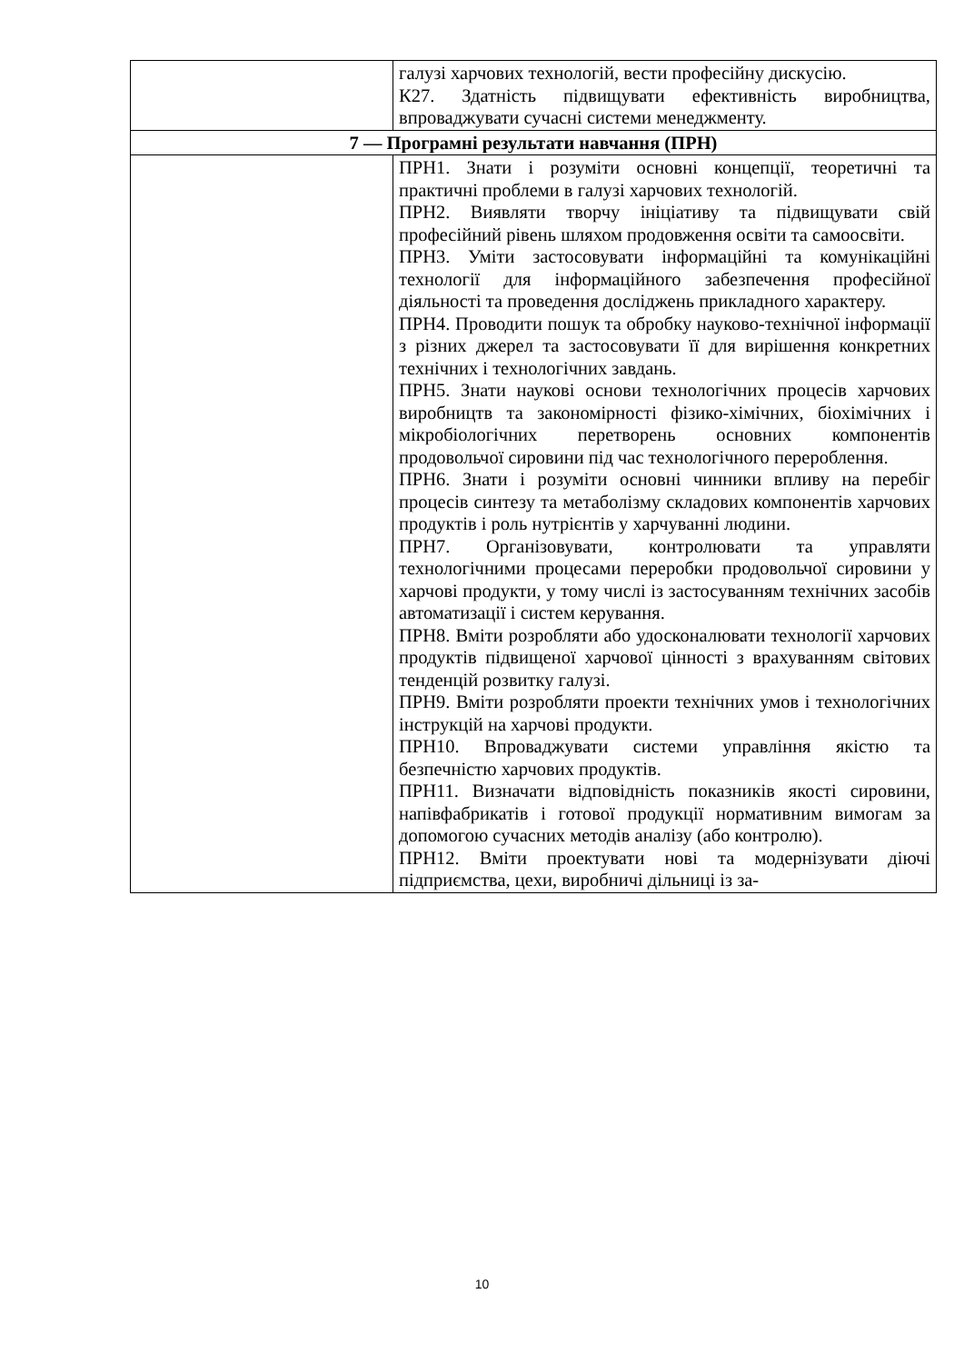| | галузі харчових технологій, вести професійну дискусію. К27. Здатність підвищувати ефективність виробництва, впроваджувати сучасні системи менеджменту. |
| 7 — Програмні результати навчання (ПРН) | |
| | ПРН1. Знати і розуміти основні концепції, теоретичні та практичні проблеми в галузі харчових технологій. ПРН2. Виявляти творчу ініціативу та підвищувати свій професійний рівень шляхом продовження освіти та самоосвіти. ПРН3. Уміти застосовувати інформаційні та комунікаційні технології для інформаційного забезпечення професійної діяльності та проведення досліджень прикладного характеру. ПРН4. Проводити пошук та обробку науково-технічної інформації з різних джерел та застосовувати її для вирішення конкретних технічних і технологічних завдань. ПРН5. Знати наукові основи технологічних процесів харчових виробництв та закономірності фізико-хімічних, біохімічних і мікробіологічних перетворень основних компонентів продовольчої сировини під час технологічного перероблення. ПРН6. Знати і розуміти основні чинники впливу на перебіг процесів синтезу та метаболізму складових компонентів харчових продуктів і роль нутрієнтів у харчуванні людини. ПРН7. Організовувати, контролювати та управляти технологічними процесами переробки продовольчої сировини у харчові продукти, у тому числі із застосуванням технічних засобів автоматизації і систем керування. ПРН8. Вміти розробляти або удосконалювати технології харчових продуктів підвищеної харчової цінності з врахуванням світових тенденцій розвитку галузі. ПРН9. Вміти розробляти проекти технічних умов і технологічних інструкцій на харчові продукти. ПРН10. Впроваджувати системи управління якістю та безпечністю харчових продуктів. ПРН11. Визначати відповідність показників якості сировини, напівфабрикатів і готової продукції нормативним вимогам за допомогою сучасних методів аналізу (або контролю). ПРН12. Вміти проектувати нові та модернізувати діючі підприємства, цехи, виробничі дільниці із за- |
10